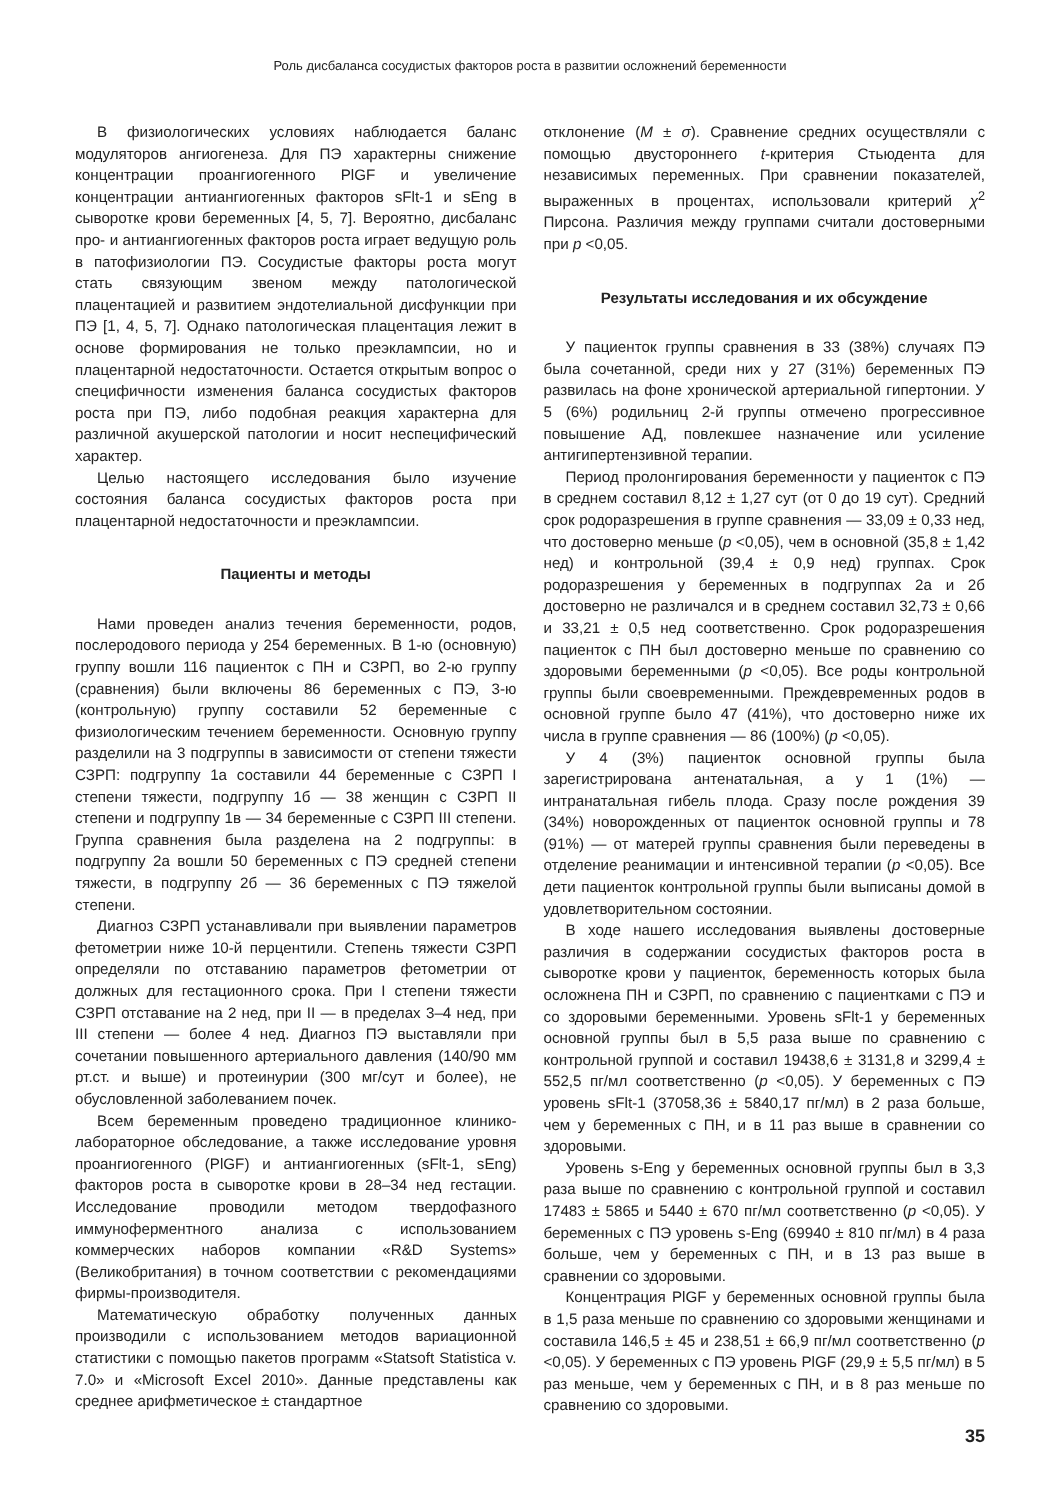Роль дисбаланса сосудистых факторов роста в развитии осложнений беременности
В физиологических условиях наблюдается баланс модуляторов ангиогенеза. Для ПЭ характерны снижение концентрации проангиогенного PlGF и увеличение концентрации антиангиогенных факторов sFlt-1 и sEng в сыворотке крови беременных [4, 5, 7]. Вероятно, дисбаланс про- и антиангиогенных факторов роста играет ведущую роль в патофизиологии ПЭ. Сосудистые факторы роста могут стать связующим звеном между патологической плацентацией и развитием эндотелиальной дисфункции при ПЭ [1, 4, 5, 7]. Однако патологическая плацентация лежит в основе формирования не только преэклампсии, но и плацентарной недостаточности. Остается открытым вопрос о специфичности изменения баланса сосудистых факторов роста при ПЭ, либо подобная реакция характерна для различной акушерской патологии и носит неспецифический характер.
Целью настоящего исследования было изучение состояния баланса сосудистых факторов роста при плацентарной недостаточности и преэклампсии.
Пациенты и методы
Нами проведен анализ течения беременности, родов, послеродового периода у 254 беременных. В 1-ю (основную) группу вошли 116 пациенток с ПН и СЗРП, во 2-ю группу (сравнения) были включены 86 беременных с ПЭ, 3-ю (контрольную) группу составили 52 беременные с физиологическим течением беременности. Основную группу разделили на 3 подгруппы в зависимости от степени тяжести СЗРП: подгруппу 1а составили 44 беременные с СЗРП I степени тяжести, подгруппу 1б — 38 женщин с СЗРП II степени и подгруппу 1в — 34 беременные с СЗРП III степени. Группа сравнения была разделена на 2 подгруппы: в подгруппу 2а вошли 50 беременных с ПЭ средней степени тяжести, в подгруппу 2б — 36 беременных с ПЭ тяжелой степени.
Диагноз СЗРП устанавливали при выявлении параметров фетометрии ниже 10-й перцентили. Степень тяжести СЗРП определяли по отставанию параметров фетометрии от должных для гестационного срока. При I степени тяжести СЗРП отставание на 2 нед, при II — в пределах 3–4 нед, при III степени — более 4 нед. Диагноз ПЭ выставляли при сочетании повышенного артериального давления (140/90 мм рт.ст. и выше) и протеинурии (300 мг/сут и более), не обусловленной заболеванием почек.
Всем беременным проведено традиционное клинико-лабораторное обследование, а также исследование уровня проангиогенного (PlGF) и антиангиогенных (sFlt-1, sEng) факторов роста в сыворотке крови в 28–34 нед гестации. Исследование проводили методом твердофазного иммуноферментного анализа с использованием коммерческих наборов компании «R&D Systems» (Великобритания) в точном соответствии с рекомендациями фирмы-производителя.
Математическую обработку полученных данных производили с использованием методов вариационной статистики с помощью пакетов программ «Statsoft Statistica v. 7.0» и «Microsoft Excel 2010». Данные представлены как среднее арифметическое ± стандартное
отклонение (M ± σ). Сравнение средних осуществляли с помощью двустороннего t-критерия Стьюдента для независимых переменных. При сравнении показателей, выраженных в процентах, использовали критерий χ<sup>2</sup> Пирсона. Различия между группами считали достоверными при p <0,05.
Результаты исследования и их обсуждение
У пациенток группы сравнения в 33 (38%) случаях ПЭ была сочетанной, среди них у 27 (31%) беременных ПЭ развилась на фоне хронической артериальной гипертонии. У 5 (6%) родильниц 2-й группы отмечено прогрессивное повышение АД, повлекшее назначение или усиление антигипертензивной терапии.
Период пролонгирования беременности у пациенток с ПЭ в среднем составил 8,12 ± 1,27 сут (от 0 до 19 сут). Средний срок родоразрешения в группе сравнения — 33,09 ± 0,33 нед, что достоверно меньше (p <0,05), чем в основной (35,8 ± 1,42 нед) и контрольной (39,4 ± 0,9 нед) группах. Срок родоразрешения у беременных в подгруппах 2а и 2б достоверно не различался и в среднем составил 32,73 ± 0,66 и 33,21 ± 0,5 нед соответственно. Срок родоразрешения пациенток с ПН был достоверно меньше по сравнению со здоровыми беременными (p <0,05). Все роды контрольной группы были своевременными. Преждевременных родов в основной группе было 47 (41%), что достоверно ниже их числа в группе сравнения — 86 (100%) (p <0,05).
У 4 (3%) пациенток основной группы была зарегистрирована антенатальная, а у 1 (1%) — интранатальная гибель плода. Сразу после рождения 39 (34%) новорожденных от пациенток основной группы и 78 (91%) — от матерей группы сравнения были переведены в отделение реанимации и интенсивной терапии (p <0,05). Все дети пациенток контрольной группы были выписаны домой в удовлетворительном состоянии.
В ходе нашего исследования выявлены достоверные различия в содержании сосудистых факторов роста в сыворотке крови у пациенток, беременность которых была осложнена ПН и СЗРП, по сравнению с пациентками с ПЭ и со здоровыми беременными. Уровень sFlt-1 у беременных основной группы был в 5,5 раза выше по сравнению с контрольной группой и составил 19438,6 ± 3131,8 и 3299,4 ± 552,5 пг/мл соответственно (p <0,05). У беременных с ПЭ уровень sFlt-1 (37058,36 ± 5840,17 пг/мл) в 2 раза больше, чем у беременных с ПН, и в 11 раз выше в сравнении со здоровыми.
Уровень s-Eng у беременных основной группы был в 3,3 раза выше по сравнению с контрольной группой и составил 17483 ± 5865 и 5440 ± 670 пг/мл соответственно (p <0,05). У беременных с ПЭ уровень s-Eng (69940 ± 810 пг/мл) в 4 раза больше, чем у беременных с ПН, и в 13 раз выше в сравнении со здоровыми.
Концентрация PlGF у беременных основной группы была в 1,5 раза меньше по сравнению со здоровыми женщинами и составила 146,5 ± 45 и 238,51 ± 66,9 пг/мл соответственно (p <0,05). У беременных с ПЭ уровень PlGF (29,9 ± 5,5 пг/мл) в 5 раз меньше, чем у беременных с ПН, и в 8 раз меньше по сравнению со здоровыми.
35